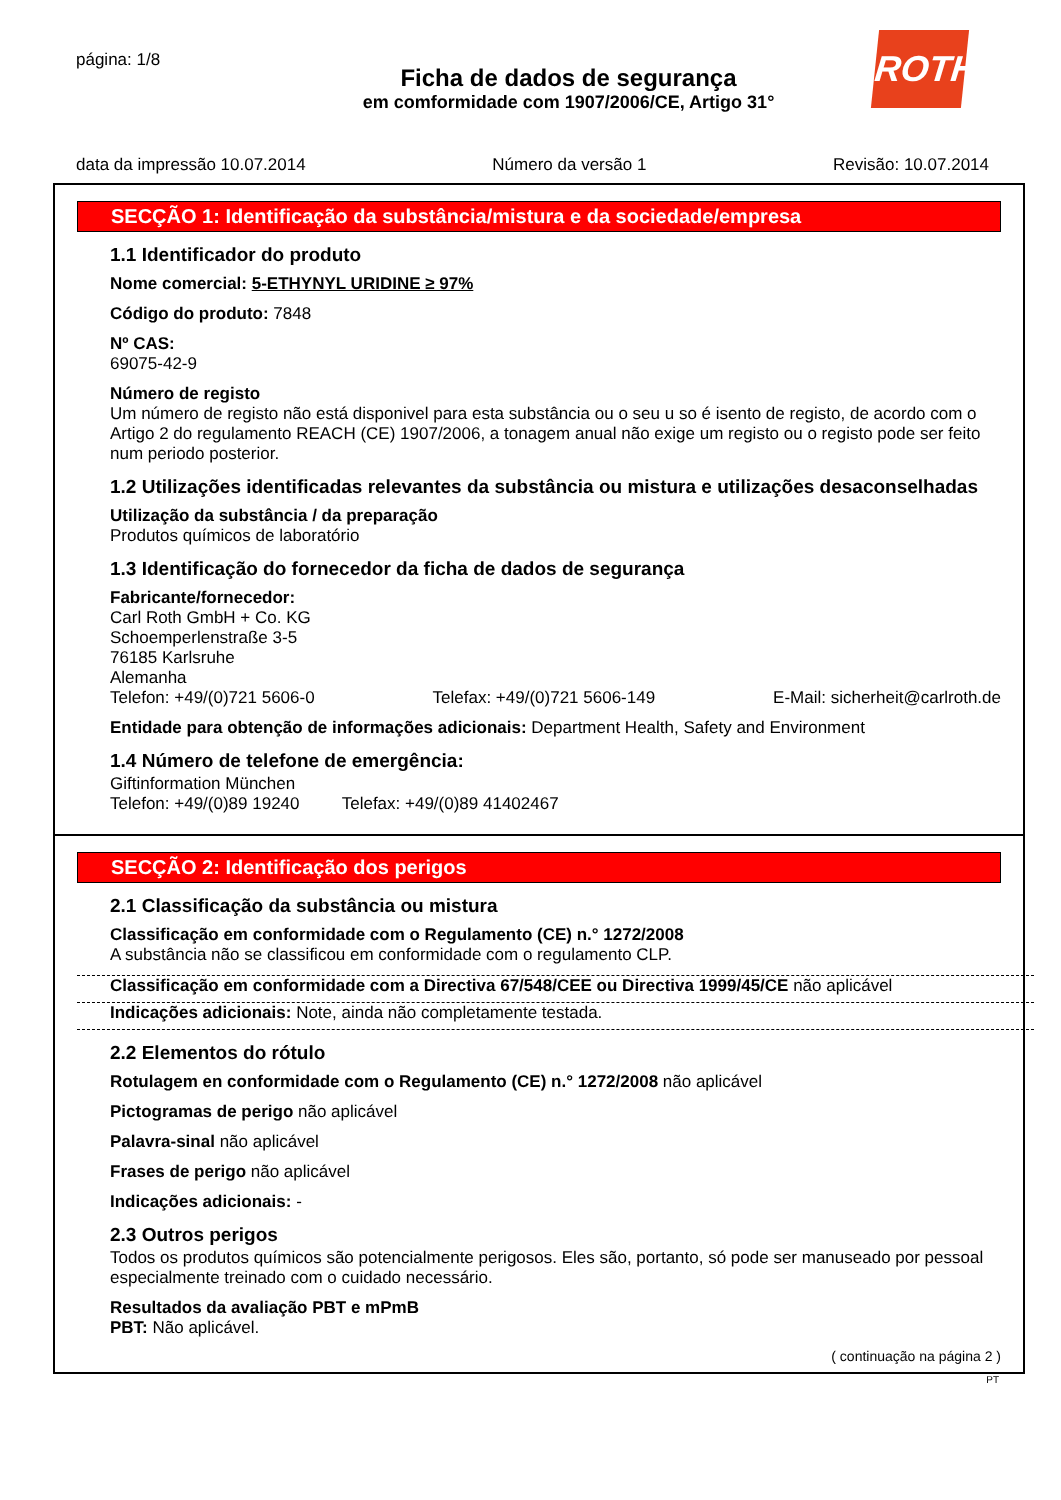página: 1/8
ROTH
Ficha de dados de segurança
em comformidade com 1907/2006/CE, Artigo 31°
data da impressão 10.07.2014 Número da versão 1 Revisão: 10.07.2014
SECÇÃO 1: Identificação da substância/mistura e da sociedade/empresa
1.1 Identificador do produto
Nome comercial: 5-ETHYNYL URIDINE ≥ 97%
Código do produto: 7848
Nº CAS:
69075-42-9
Número de registo
Um número de registo não está disponivel para esta substância ou o seu u so é isento de registo, de acordo com o Artigo 2 do regulamento REACH (CE) 1907/2006, a tonagem anual não exige um registo ou o registo pode ser feito num periodo posterior.
1.2 Utilizações identificadas relevantes da substância ou mistura e utilizações desaconselhadas
Utilização da substância / da preparação
Produtos químicos de laboratório
1.3 Identificação do fornecedor da ficha de dados de segurança
Fabricante/fornecedor:
Carl Roth GmbH + Co. KG
Schoemperlenstraße 3-5
76185 Karlsruhe
Alemanha
Telefon: +49/(0)721 5606-0 Telefax: +49/(0)721 5606-149 E-Mail: sicherheit@carlroth.de
Entidade para obtenção de informações adicionais: Department Health, Safety and Environment
1.4 Número de telefone de emergência:
Giftinformation München
Telefon: +49/(0)89 19240 Telefax: +49/(0)89 41402467
SECÇÃO 2: Identificação dos perigos
2.1 Classificação da substância ou mistura
Classificação em conformidade com o Regulamento (CE) n.° 1272/2008
A substância não se classificou em conformidade com o regulamento CLP.
Classificação em conformidade com a Directiva 67/548/CEE ou Directiva 1999/45/CE não aplicável
Indicações adicionais: Note, ainda não completamente testada.
2.2 Elementos do rótulo
Rotulagem en conformidade com o Regulamento (CE) n.° 1272/2008 não aplicável
Pictogramas de perigo não aplicável
Palavra-sinal não aplicável
Frases de perigo não aplicável
Indicações adicionais: -
2.3 Outros perigos
Todos os produtos químicos são potencialmente perigosos. Eles são, portanto, só pode ser manuseado por pessoal especialmente treinado com o cuidado necessário.
Resultados da avaliação PBT e mPmB
PBT: Não aplicável.
( continuação na página 2 )
PT